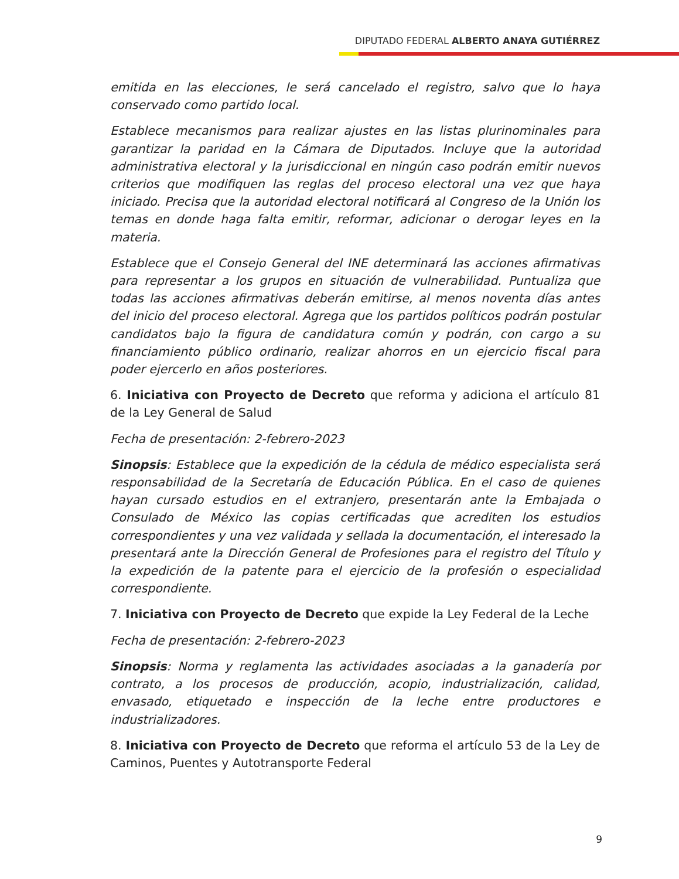DIPUTADO FEDERAL ALBERTO ANAYA GUTIÉRREZ
emitida en las elecciones, le será cancelado el registro, salvo que lo haya conservado como partido local.
Establece mecanismos para realizar ajustes en las listas plurinominales para garantizar la paridad en la Cámara de Diputados. Incluye que la autoridad administrativa electoral y la jurisdiccional en ningún caso podrán emitir nuevos criterios que modifiquen las reglas del proceso electoral una vez que haya iniciado. Precisa que la autoridad electoral notificará al Congreso de la Unión los temas en donde haga falta emitir, reformar, adicionar o derogar leyes en la materia.
Establece que el Consejo General del INE determinará las acciones afirmativas para representar a los grupos en situación de vulnerabilidad. Puntualiza que todas las acciones afirmativas deberán emitirse, al menos noventa días antes del inicio del proceso electoral. Agrega que los partidos políticos podrán postular candidatos bajo la figura de candidatura común y podrán, con cargo a su financiamiento público ordinario, realizar ahorros en un ejercicio fiscal para poder ejercerlo en años posteriores.
6. Iniciativa con Proyecto de Decreto que reforma y adiciona el artículo 81 de la Ley General de Salud
Fecha de presentación: 2-febrero-2023
Sinopsis: Establece que la expedición de la cédula de médico especialista será responsabilidad de la Secretaría de Educación Pública. En el caso de quienes hayan cursado estudios en el extranjero, presentarán ante la Embajada o Consulado de México las copias certificadas que acrediten los estudios correspondientes y una vez validada y sellada la documentación, el interesado la presentará ante la Dirección General de Profesiones para el registro del Título y la expedición de la patente para el ejercicio de la profesión o especialidad correspondiente.
7. Iniciativa con Proyecto de Decreto que expide la Ley Federal de la Leche
Fecha de presentación: 2-febrero-2023
Sinopsis: Norma y reglamenta las actividades asociadas a la ganadería por contrato, a los procesos de producción, acopio, industrialización, calidad, envasado, etiquetado e inspección de la leche entre productores e industrializadores.
8. Iniciativa con Proyecto de Decreto que reforma el artículo 53 de la Ley de Caminos, Puentes y Autotransporte Federal
9